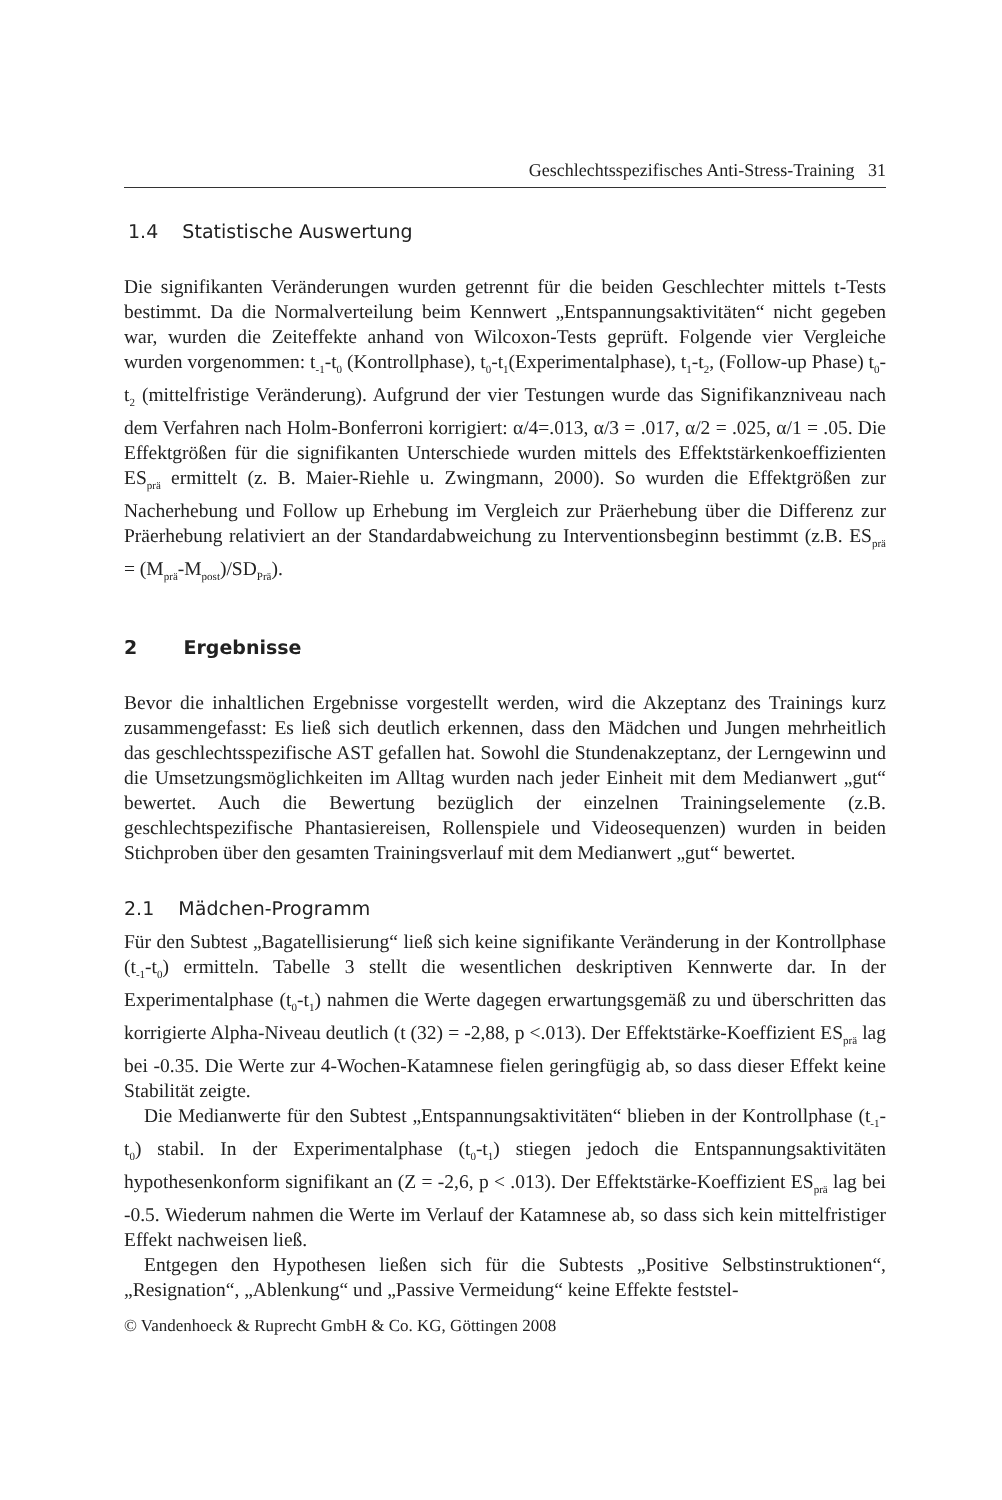Geschlechtsspezifisches Anti-Stress-Training 31
1.4 Statistische Auswertung
Die signifikanten Veränderungen wurden getrennt für die beiden Geschlechter mittels t-Tests bestimmt. Da die Normalverteilung beim Kennwert „Entspannungs­aktivitäten“ nicht gegeben war, wurden die Zeiteffekte anhand von Wilcoxon-Tests geprüft. Folgende vier Vergleiche wurden vorgenommen: t<sub>-1</sub>-t<sub>0</sub> (Kontrollphase), t<sub>0</sub>-t<sub>1</sub>(Experimentalphase), t<sub>1</sub>-t<sub>2</sub>, (Follow-up Phase) t<sub>0</sub>-t<sub>2</sub> (mittelfristige Veränderung). Aufgrund der vier Testungen wurde das Signifikanzniveau nach dem Verfahren nach Holm-Bonferroni korrigiert: α/4=.013, α/3 = .017, α/2 = .025, α/1 = .05. Die Effektgrößen für die signifikanten Unterschiede wurden mittels des Effektstärken­koeffizienten ES<sub>prä</sub> ermittelt (z. B. Maier-Riehle u. Zwingmann, 2000). So wurden die Effektgrößen zur Nacherhebung und Follow up Erhebung im Vergleich zur Prä­erhebung über die Differenz zur Präerhebung relativiert an der Standardabweichung zu Interventionsbeginn bestimmt (z.B. ES<sub>prä</sub> = (M<sub>prä</sub>-M<sub>post</sub>)/SD<sub>Prä</sub>).
2 Ergebnisse
Bevor die inhaltlichen Ergebnisse vorgestellt werden, wird die Akzeptanz des Trai­nings kurz zusammengefasst: Es ließ sich deutlich erkennen, dass den Mädchen und Jungen mehrheitlich das geschlechtsspezifische AST gefallen hat. Sowohl die Stun­denakzeptanz, der Lerngewinn und die Umsetzungsmöglichkeiten im Alltag wur­den nach jeder Einheit mit dem Medianwert „gut“ bewertet. Auch die Bewertung bezüglich der einzelnen Trainingselemente (z.B. geschlechtspezifische Phantasie­reisen, Rollenspiele und Videosequenzen) wurden in beiden Stichproben über den gesamten Trainingsverlauf mit dem Medianwert „gut“ bewertet.
2.1 Mädchen-Programm
Für den Subtest „Bagatellisierung“ ließ sich keine signifikante Veränderung in der Kontrollphase (t<sub>-1</sub>-t<sub>0</sub>) ermitteln. Tabelle 3 stellt die wesentlichen deskriptiven Kenn­werte dar. In der Experimentalphase (t<sub>0</sub>-t<sub>1</sub>) nahmen die Werte dagegen erwartungs­gemäß zu und überschritten das korrigierte Alpha-Niveau deutlich (t (32) = -2,88, p <.013). Der Effektstärke-Koeffizient ES<sub>prä</sub> lag bei -0.35. Die Werte zur 4-Wochen-Katamnese fielen geringfügig ab, so dass dieser Effekt keine Stabilität zeigte.
Die Medianwerte für den Subtest „Entspannungsaktivitäten“ blieben in der Kon­trollphase (t<sub>-1</sub>-t<sub>0</sub>) stabil. In der Experimentalphase (t<sub>0</sub>-t<sub>1</sub>) stiegen jedoch die Entspan­nungsaktivitäten hypothesenkonform signifikant an (Z = -2,6, p < .013). Der Effekt­stärke-Koeffizient ES<sub>prä</sub> lag bei -0.5. Wiederum nahmen die Werte im Verlauf der Katamnese ab, so dass sich kein mittelfristiger Effekt nachweisen ließ.
Entgegen den Hypothesen ließen sich für die Subtests „Positive Selbstinstruktio­nen“, „Resignation“, „Ablenkung“ und „Passive Vermeidung“ keine Effekte feststel-
© Vandenhoeck & Ruprecht GmbH & Co. KG, Göttingen 2008